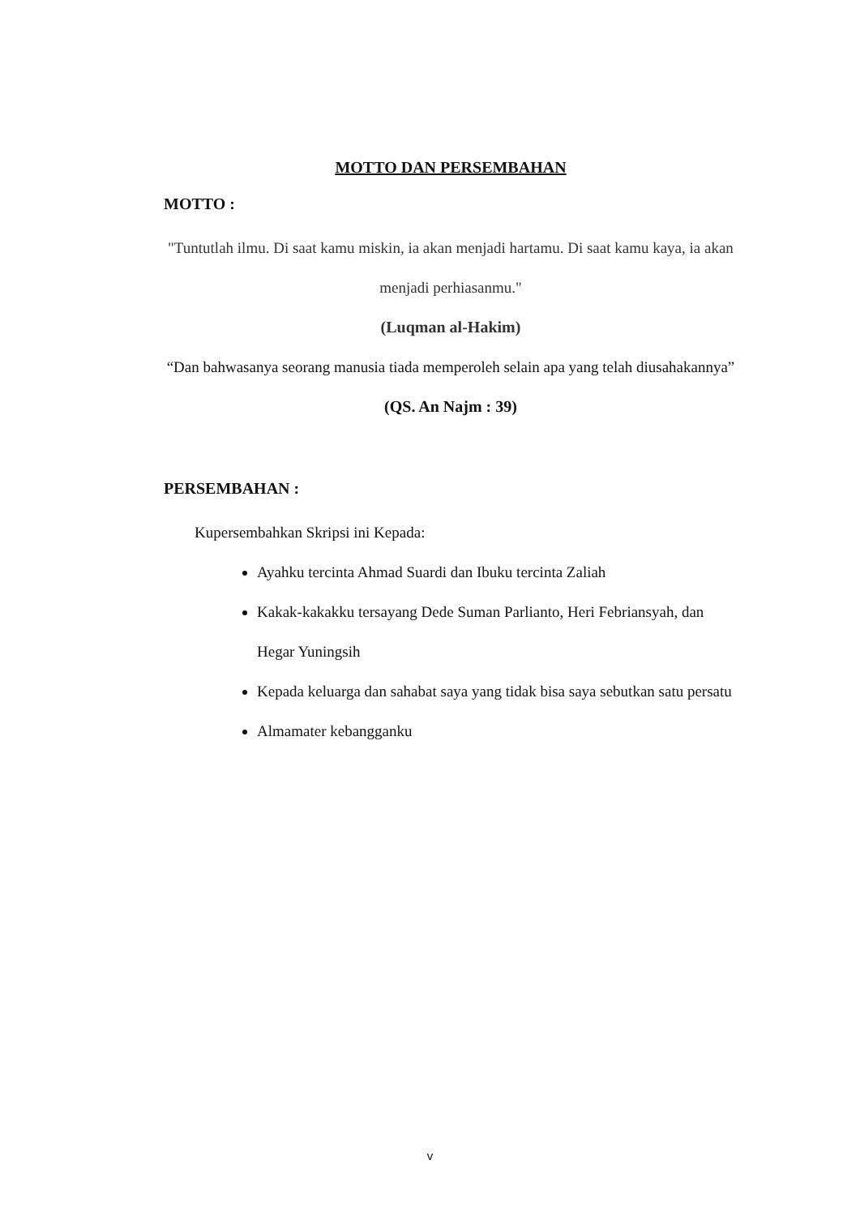MOTTO DAN PERSEMBAHAN
MOTTO :
"Tuntutlah ilmu. Di saat kamu miskin, ia akan menjadi hartamu. Di saat kamu kaya, ia akan menjadi perhiasanmu."
(Luqman al-Hakim)
“Dan bahwasanya seorang manusia tiada memperoleh selain apa yang telah diusahakannya”
(QS. An Najm : 39)
PERSEMBAHAN :
Kupersembahkan Skripsi ini Kepada:
Ayahku tercinta Ahmad Suardi dan Ibuku tercinta Zaliah
Kakak-kakakku tersayang Dede Suman Parlianto, Heri Febriansyah, dan Hegar Yuningsih
Kepada keluarga dan sahabat saya yang tidak bisa saya sebutkan satu persatu
Almamater kebangganku
v